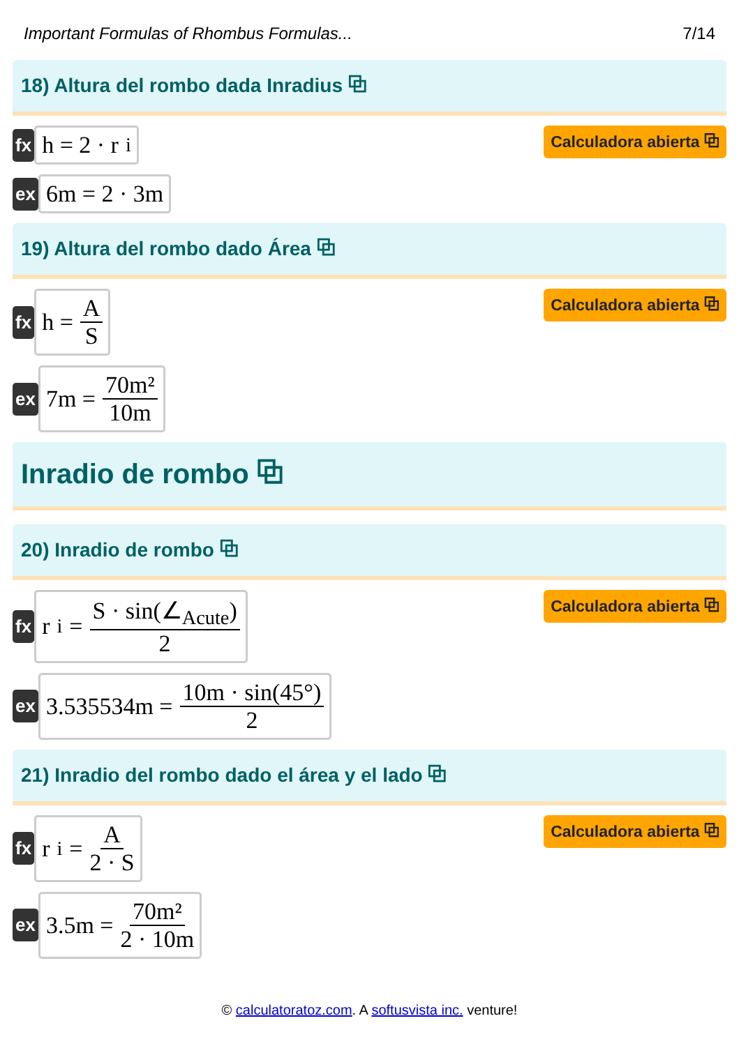Important Formulas of Rhombus Formulas... 7/14
18) Altura del rombo dada Inradius ⧉
fx
h = 2 · r<sub>i</sub>
Calculadora abierta ⧉
ex
6m = 2 · 3m
19) Altura del rombo dado Área ⧉
fx
h = A S
Calculadora abierta ⧉
ex
7m = 70m² 10m
Inradio de rombo ⧉
20) Inradio de rombo ⧉
fx
r<sub>i</sub> = S · sin(∠<sub>Acute</sub>) 2
Calculadora abierta ⧉
ex
3.535534m = 10m · sin(45°) 2
21) Inradio del rombo dado el área y el lado ⧉
fx
r<sub>i</sub> = A 2 · S
Calculadora abierta ⧉
ex
3.5m = 70m² 2 · 10m
© calculatoratoz.com. A softusvista inc. venture!